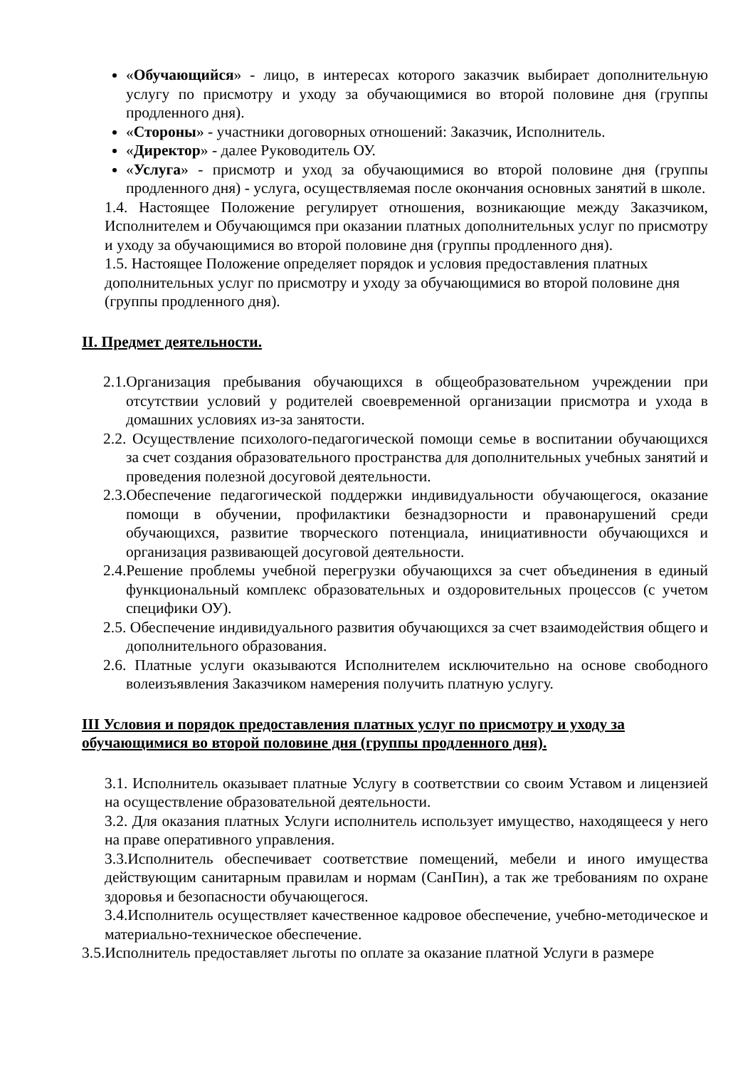«Обучающийся» - лицо, в интересах которого заказчик выбирает дополнительную услугу по присмотру и уходу за обучающимися во второй половине дня (группы продленного дня).
«Стороны» - участники договорных отношений: Заказчик, Исполнитель.
«Директор» - далее Руководитель ОУ.
«Услуга» - присмотр и уход за обучающимися во второй половине дня (группы продленного дня) - услуга, осуществляемая после окончания основных занятий в школе.
1.4. Настоящее Положение регулирует отношения, возникающие между Заказчиком, Исполнителем и Обучающимся при оказании платных дополнительных услуг по присмотру и уходу за обучающимися во второй половине дня (группы продленного дня).
1.5. Настоящее Положение определяет порядок и условия предоставления платных дополнительных услуг по присмотру и уходу за обучающимися во второй половине дня (группы продленного дня).
II. Предмет деятельности.
2.1.Организация пребывания обучающихся в общеобразовательном учреждении при отсутствии условий у родителей своевременной организации присмотра и ухода в домашних условиях из-за занятости.
2.2. Осуществление психолого-педагогической помощи семье в воспитании обучающихся за счет создания образовательного пространства для дополнительных учебных занятий и проведения полезной досуговой деятельности.
2.3.Обеспечение педагогической поддержки индивидуальности обучающегося, оказание помощи в обучении, профилактики безнадзорности и правонарушений среди обучающихся, развитие творческого потенциала, инициативности обучающихся и организация развивающей досуговой деятельности.
2.4.Решение проблемы учебной перегрузки обучающихся за счет объединения в единый функциональный комплекс образовательных и оздоровительных процессов (с учетом специфики ОУ).
2.5. Обеспечение индивидуального развития обучающихся за счет взаимодействия общего и дополнительного образования.
2.6. Платные услуги оказываются Исполнителем исключительно на основе свободного волеизъявления Заказчиком намерения получить платную услугу.
III Условия и порядок предоставления платных услуг по присмотру и уходу за обучающимися во второй половине дня (группы продленного дня).
3.1. Исполнитель оказывает платные Услугу в соответствии со своим Уставом и лицензией на осуществление образовательной деятельности.
3.2. Для оказания платных Услуги исполнитель использует имущество, находящееся у него на праве оперативного управления.
3.3.Исполнитель обеспечивает соответствие помещений, мебели и иного имущества действующим санитарным правилам и нормам (СанПин), а так же требованиям по охране здоровья и безопасности обучающегося.
3.4.Исполнитель осуществляет качественное кадровое обеспечение, учебно-методическое и материально-техническое обеспечение.
3.5.Исполнитель предоставляет льготы по оплате за оказание платной Услуги в размере